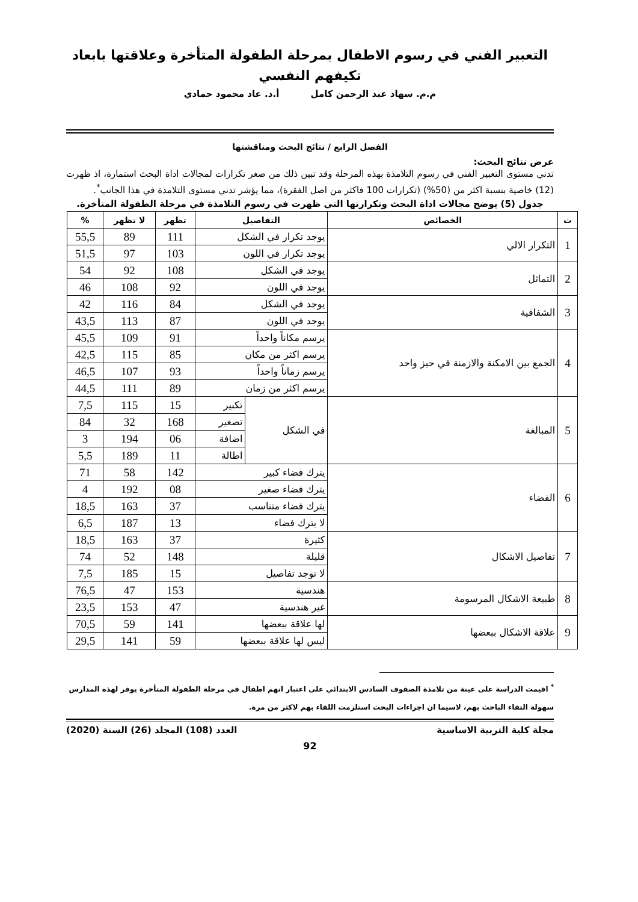التعبير الفني في رسوم الاطفال بمرحلة الطفولة المتأخرة وعلاقتها بابعاد تكيفهم النفسي
م.م. سهاد عبد الرحمن كامل أ.د. عاد محمود حمادي
الفصل الرابع / نتائج البحث ومناقشتها
عرض نتائج البحث:
تدني مستوى التعبير الفني في رسوم التلامذة بهذه المرحلة وقد تبين ذلك من صغر تكرارات لمجالات اداة البحث استمارة، اذ ظهرت (12) خاصية بنسبة اكثر من (50%) (تكرارات 100 فاكثر من اصل الفقرة)، مما يؤشر تدني مستوى التلامذة في هذا الجانب<sup>*</sup>.
جدول (5) يوضح مجالات اداة البحث وتكرارتها التي ظهرت في رسوم التلامذة في مرحلة الطفولة المتأخرة.
| ت | الخصائص | التفاصيل | | تظهر | لا تظهر | % |
| --- | --- | --- | --- | --- | --- | --- |
| 1 | التكرار الالي | يوجد تكرار في الشكل | | 111 | 89 | 55,5 |
| | | يوجد تكرار في اللون | | 103 | 97 | 51,5 |
| 2 | التماثل | يوجد في الشكل | | 108 | 92 | 54 |
| | | يوجد في اللون | | 92 | 108 | 46 |
| 3 | الشفافية | يوجد في الشكل | | 84 | 116 | 42 |
| | | يوجد في اللون | | 87 | 113 | 43,5 |
| 4 | الجمع بين الامكنة والازمنة في حيز واحد | يرسم مكاناً واحداً | | 91 | 109 | 45,5 |
| | | يرسم اكثر من مكان | | 85 | 115 | 42,5 |
| | | يرسم زماناً واحداً | | 93 | 107 | 46,5 |
| | | يرسم اكثر من زمان | | 89 | 111 | 44,5 |
| 5 | المبالغة | في الشكل | تكبير | 15 | 115 | 7,5 |
| | | | تصغير | 168 | 32 | 84 |
| | | | اضافة | 06 | 194 | 3 |
| | | | اطالة | 11 | 189 | 5,5 |
| 6 | الفضاء | يترك فضاء كبير | | 142 | 58 | 71 |
| | | يترك فضاء صغير | | 08 | 192 | 4 |
| | | يترك فضاء متناسب | | 37 | 163 | 18,5 |
| | | لا يترك فضاء | | 13 | 187 | 6,5 |
| 7 | تفاصيل الاشكال | كثيرة | | 37 | 163 | 18,5 |
| | | قليلة | | 148 | 52 | 74 |
| | | لا توجد تفاصيل | | 15 | 185 | 7,5 |
| 8 | طبيعة الاشكال المرسومة | هندسية | | 153 | 47 | 76,5 |
| | | غير هندسية | | 47 | 153 | 23,5 |
| 9 | علاقة الاشكال ببعضها | لها علاقة ببعضها | | 141 | 59 | 70,5 |
| | | ليس لها علاقة ببعضها | | 59 | 141 | 29,5 |
<sup>*</sup> اقيمت الدراسة على عينة من تلامذة الصفوف السادس الابتدائي على اعتبار انهم اطفال في مرحلة الطفولة المتأخرة يوفر لهذه المدارس سهولة التقاء الباحث بهم، لاسيما ان اجراءات البحث استلزمت اللقاء بهم لاكثر من مرة.
مجلة كلية التربية الاساسية العدد (108) المجلد (26) السنة (2020)
92